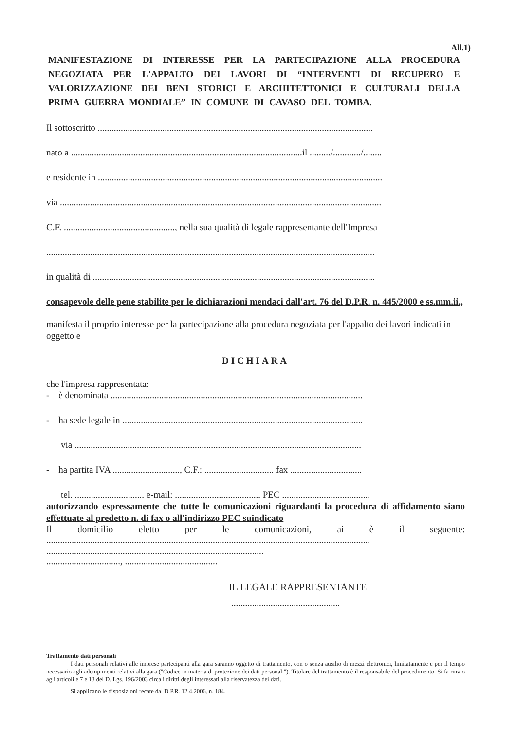All.1)
MANIFESTAZIONE DI INTERESSE PER LA PARTECIPAZIONE ALLA PROCEDURA NEGOZIATA PER L'APPALTO DEI LAVORI DI “INTERVENTI DI RECUPERO E VALORIZZAZIONE DEI BENI STORICI E ARCHITETTONICI E CULTURALI DELLA PRIMA GUERRA MONDIALE” IN COMUNE DI CAVASO DEL TOMBA.
Il sottoscritto .......................................................................................................................
nato a ....................................................................................................il ........./............/........
e residente in ...........................................................................................................................
via ...........................................................................................................................................
C.F. ................................................, nella sua qualità di legale rappresentante dell'Impresa
..............................................................................................................................................
in qualità di ..........................................................................................................................
consapevole delle pene stabilite per le dichiarazioni mendaci dall'art. 76 del D.P.R. n. 445/2000 e ss.mm.ii.,
manifesta il proprio interesse per la partecipazione alla procedura negoziata per l'appalto dei lavori indicati in oggetto e
DICHIARA
che l'impresa rappresentata:
- è denominata .............................................................................................................
- ha sede legale in ........................................................................................................
via ............................................................................................................................
- ha partita IVA ............................., C.F.: .............................. fax ...............................
tel. .............................. e-mail: ..................................... PEC ......................................
autorizzando espressamente che tutte le comunicazioni riguardanti la procedura di affidamento siano effettuate al predetto n. di fax o all'indirizzo PEC suindicato
Il domicilio eletto per le comunicazioni, ai è il seguente:
............................................................................................................................................
..............................................................................................
................................, ........................................
IL LEGALE RAPPRESENTANTE
...............................................
Trattamento dati personali
I dati personali relativi alle imprese partecipanti alla gara saranno oggetto di trattamento, con o senza ausilio di mezzi elettronici, limitatamente e per il tempo necessario agli adempimenti relativi alla gara ("Codice in materia di protezione dei dati personali"). Titolare del trattamento è il responsabile del procedimento. Si fa rinvio agli articoli e 7 e 13 del D. Lgs. 196/2003 circa i diritti degli interessati alla riservatezza dei dati.
Si applicano le disposizioni recate dal D.P.R. 12.4.2006, n. 184.